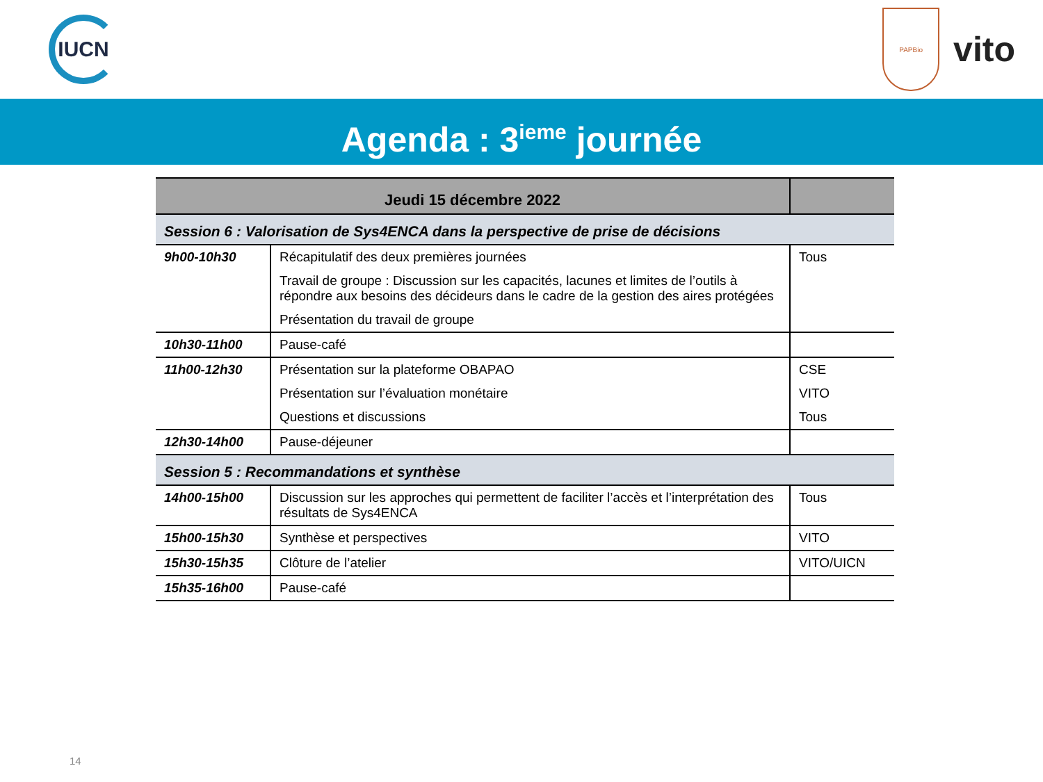IUCN
PAPBio
vito
Agenda : 3<sup>ieme</sup> journée
| Jeudi 15 décembre 2022 | | |
| --- | --- | --- |
| Session 6 : Valorisation de Sys4ENCA dans la perspective de prise de décisions | | |
| 9h00-10h30 | Récapitulatif des deux premières journées Travail de groupe : Discussion sur les capacités, lacunes et limites de l’outils à répondre aux besoins des décideurs dans le cadre de la gestion des aires protégées Présentation du travail de groupe | Tous |
| 10h30-11h00 | Pause-café | |
| 11h00-12h30 | Présentation sur la plateforme OBAPAO Présentation sur l’évaluation monétaire Questions et discussions | CSE VITO Tous |
| 12h30-14h00 | Pause-déjeuner | |
| Session 5 : Recommandations et synthèse | | |
| 14h00-15h00 | Discussion sur les approches qui permettent de faciliter l’accès et l’interprétation des résultats de Sys4ENCA | Tous |
| 15h00-15h30 | Synthèse et perspectives | VITO |
| 15h30-15h35 | Clôture de l’atelier | VITO/UICN |
| 15h35-16h00 | Pause-café | |
14